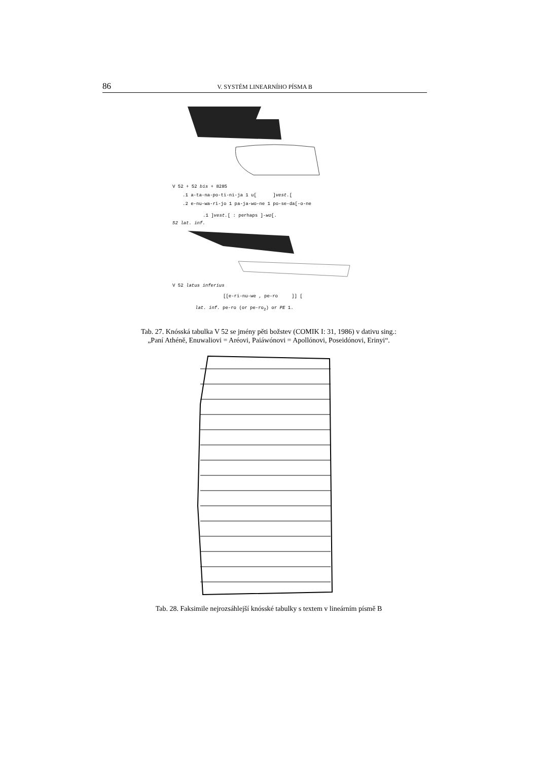86 V. SYSTÉM LINEARNÍHO PÍSMA B
V 52 + 52 bis + 8285
.1 a-ta-na-po-ti-ni-ja 1 u[ ]vest.[
.2 e-nu-wa-ri-jo 1 pa-ja-wo-ne 1 po-se-da[-o-ne
.1 ]vest.[ : perhaps ]-wo[.
52 lat. inf.
V 52 latus inferius
[[e-ri-nu-we , pe-ro ]] [
lat. inf. pe-ro (or pe-ro<sub>2</sub>) or PE 1.
Tab. 27. Knósská tabulka V 52 se jmény pěti božstev (COMIK I: 31, 1986) v dativu sing.:
„Paní Athéně, Enuwaliovi = Aréovi, Paiáwónovi = Apollónovi, Poseidónovi, Erinyi“.
Tab. 28. Faksimile nejrozsáhlejší knósské tabulky s textem v lineárním písmě B